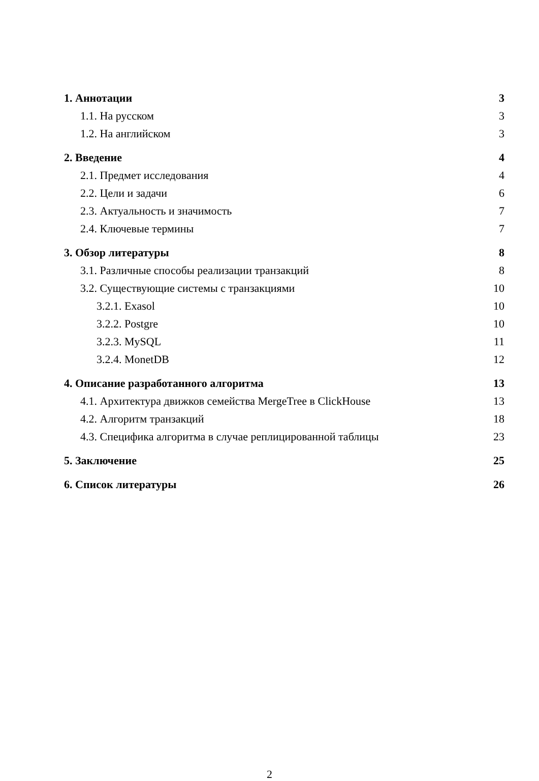1. Аннотации 3
1.1. На русском 3
1.2. На английском 3
2. Введение 4
2.1. Предмет исследования 4
2.2. Цели и задачи 6
2.3. Актуальность и значимость 7
2.4. Ключевые термины 7
3. Обзор литературы 8
3.1. Различные способы реализации транзакций 8
3.2. Существующие системы с транзакциями 10
3.2.1. Exasol 10
3.2.2. Postgre 10
3.2.3. MySQL 11
3.2.4. MonetDB 12
4. Описание разработанного алгоритма 13
4.1. Архитектура движков семейства MergeTree в ClickHouse 13
4.2. Алгоритм транзакций 18
4.3. Специфика алгоритма в случае реплицированной таблицы 23
5. Заключение 25
6. Список литературы 26
2